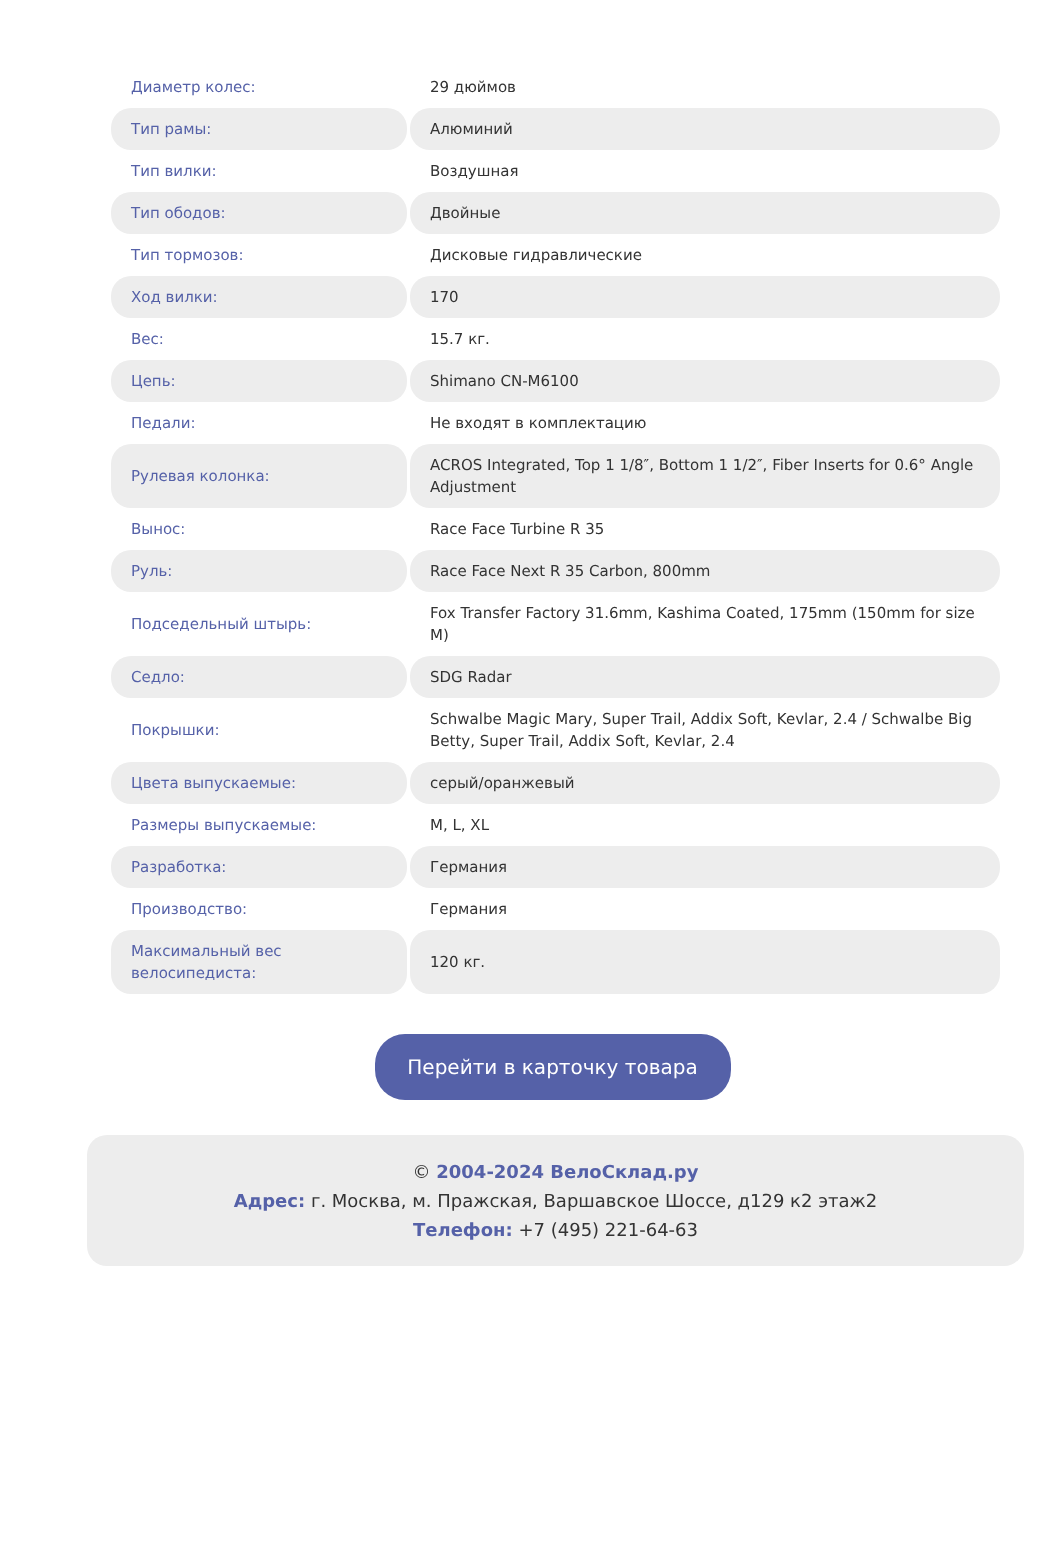| Диаметр колес: | 29 дюймов |
| Тип рамы: | Алюминий |
| Тип вилки: | Воздушная |
| Тип ободов: | Двойные |
| Тип тормозов: | Дисковые гидравлические |
| Ход вилки: | 170 |
| Вес: | 15.7 кг. |
| Цепь: | Shimano CN-M6100 |
| Педали: | Не входят в комплектацию |
| Рулевая колонка: | ACROS Integrated, Top 1 1/8″, Bottom 1 1/2″, Fiber Inserts for 0.6° Angle Adjustment |
| Вынос: | Race Face Turbine R 35 |
| Руль: | Race Face Next R 35 Carbon, 800mm |
| Подседельный штырь: | Fox Transfer Factory 31.6mm, Kashima Coated, 175mm (150mm for size M) |
| Седло: | SDG Radar |
| Покрышки: | Schwalbe Magic Mary, Super Trail, Addix Soft, Kevlar, 2.4 / Schwalbe Big Betty, Super Trail, Addix Soft, Kevlar, 2.4 |
| Цвета выпускаемые: | серый/оранжевый |
| Размеры выпускаемые: | M, L, XL |
| Разработка: | Германия |
| Производство: | Германия |
| Максимальный вес велосипедиста: | 120 кг. |
Перейти в карточку товара
© 2004-2024 ВелоСклад.ру
Адрес: г. Москва, м. Пражская, Варшавское Шоссе, д129 к2 этаж2
Телефон: +7 (495) 221-64-63